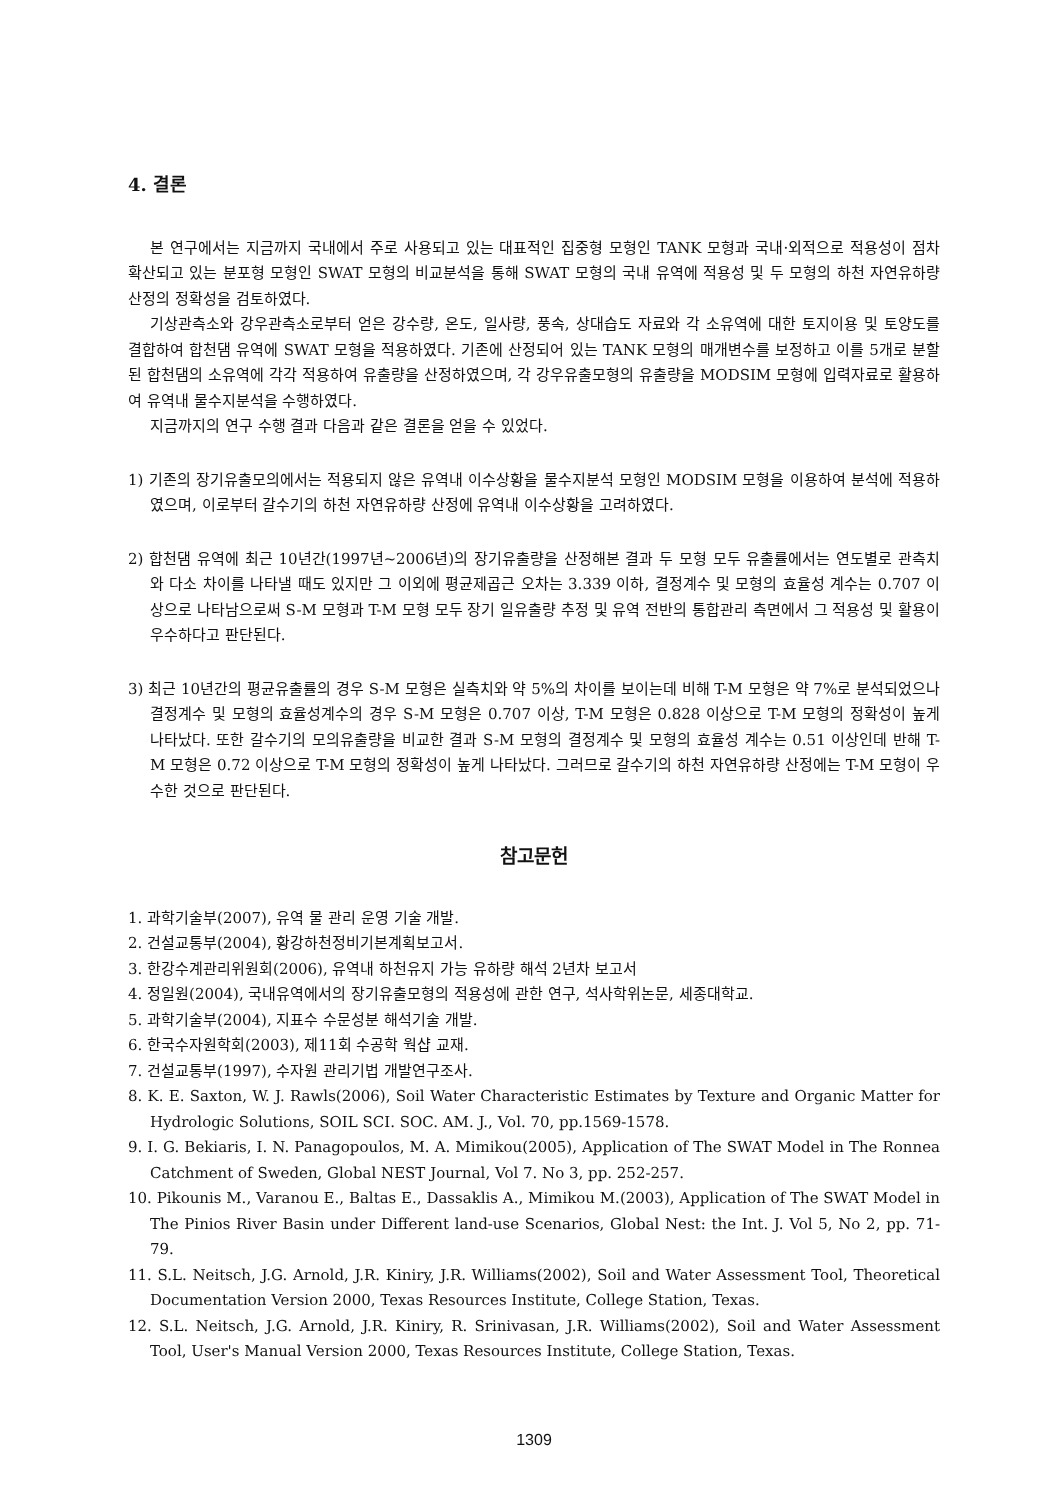4. 결론
본 연구에서는 지금까지 국내에서 주로 사용되고 있는 대표적인 집중형 모형인 TANK 모형과 국내·외적으로 적용성이 점차 확산되고 있는 분포형 모형인 SWAT 모형의 비교분석을 통해 SWAT 모형의 국내 유역에 적용성 및 두 모형의 하천 자연유하량 산정의 정확성을 검토하였다.
기상관측소와 강우관측소로부터 얻은 강수량, 온도, 일사량, 풍속, 상대습도 자료와 각 소유역에 대한 토지이용 및 토양도를 결합하여 합천댐 유역에 SWAT 모형을 적용하였다. 기존에 산정되어 있는 TANK 모형의 매개변수를 보정하고 이를 5개로 분할된 합천댐의 소유역에 각각 적용하여 유출량을 산정하였으며, 각 강우유출모형의 유출량을 MODSIM 모형에 입력자료로 활용하여 유역내 물수지분석을 수행하였다.
지금까지의 연구 수행 결과 다음과 같은 결론을 얻을 수 있었다.
1) 기존의 장기유출모의에서는 적용되지 않은 유역내 이수상황을 물수지분석 모형인 MODSIM 모형을 이용하여 분석에 적용하였으며, 이로부터 갈수기의 하천 자연유하량 산정에 유역내 이수상황을 고려하였다.
2) 합천댐 유역에 최근 10년간(1997년~2006년)의 장기유출량을 산정해본 결과 두 모형 모두 유출률에서는 연도별로 관측치와 다소 차이를 나타낼 때도 있지만 그 이외에 평균제곱근 오차는 3.339 이하, 결정계수 및 모형의 효율성 계수는 0.707 이상으로 나타남으로써 S-M 모형과 T-M 모형 모두 장기 일유출량 추정 및 유역 전반의 통합관리 측면에서 그 적용성 및 활용이 우수하다고 판단된다.
3) 최근 10년간의 평균유출률의 경우 S-M 모형은 실측치와 약 5%의 차이를 보이는데 비해 T-M 모형은 약 7%로 분석되었으나 결정계수 및 모형의 효율성계수의 경우 S-M 모형은 0.707 이상, T-M 모형은 0.828 이상으로 T-M 모형의 정확성이 높게 나타났다. 또한 갈수기의 모의유출량을 비교한 결과 S-M 모형의 결정계수 및 모형의 효율성 계수는 0.51 이상인데 반해 T-M 모형은 0.72 이상으로 T-M 모형의 정확성이 높게 나타났다. 그러므로 갈수기의 하천 자연유하량 산정에는 T-M 모형이 우수한 것으로 판단된다.
참고문헌
1. 과학기술부(2007), 유역 물 관리 운영 기술 개발.
2. 건설교통부(2004), 황강하천정비기본계획보고서.
3. 한강수계관리위원회(2006), 유역내 하천유지 가능 유하량 해석 2년차 보고서
4. 정일원(2004), 국내유역에서의 장기유출모형의 적용성에 관한 연구, 석사학위논문, 세종대학교.
5. 과학기술부(2004), 지표수 수문성분 해석기술 개발.
6. 한국수자원학회(2003), 제11회 수공학 웍샵 교재.
7. 건설교통부(1997), 수자원 관리기법 개발연구조사.
8. K. E. Saxton, W. J. Rawls(2006), Soil Water Characteristic Estimates by Texture and Organic Matter for Hydrologic Solutions, SOIL SCI. SOC. AM. J., Vol. 70, pp.1569-1578.
9. I. G. Bekiaris, I. N. Panagopoulos, M. A. Mimikou(2005), Application of The SWAT Model in The Ronnea Catchment of Sweden, Global NEST Journal, Vol 7. No 3, pp. 252-257.
10. Pikounis M., Varanou E., Baltas E., Dassaklis A., Mimikou M.(2003), Application of The SWAT Model in The Pinios River Basin under Different land-use Scenarios, Global Nest: the Int. J. Vol 5, No 2, pp. 71-79.
11. S.L. Neitsch, J.G. Arnold, J.R. Kiniry, J.R. Williams(2002), Soil and Water Assessment Tool, Theoretical Documentation Version 2000, Texas Resources Institute, College Station, Texas.
12. S.L. Neitsch, J.G. Arnold, J.R. Kiniry, R. Srinivasan, J.R. Williams(2002), Soil and Water Assessment Tool, User's Manual Version 2000, Texas Resources Institute, College Station, Texas.
1309